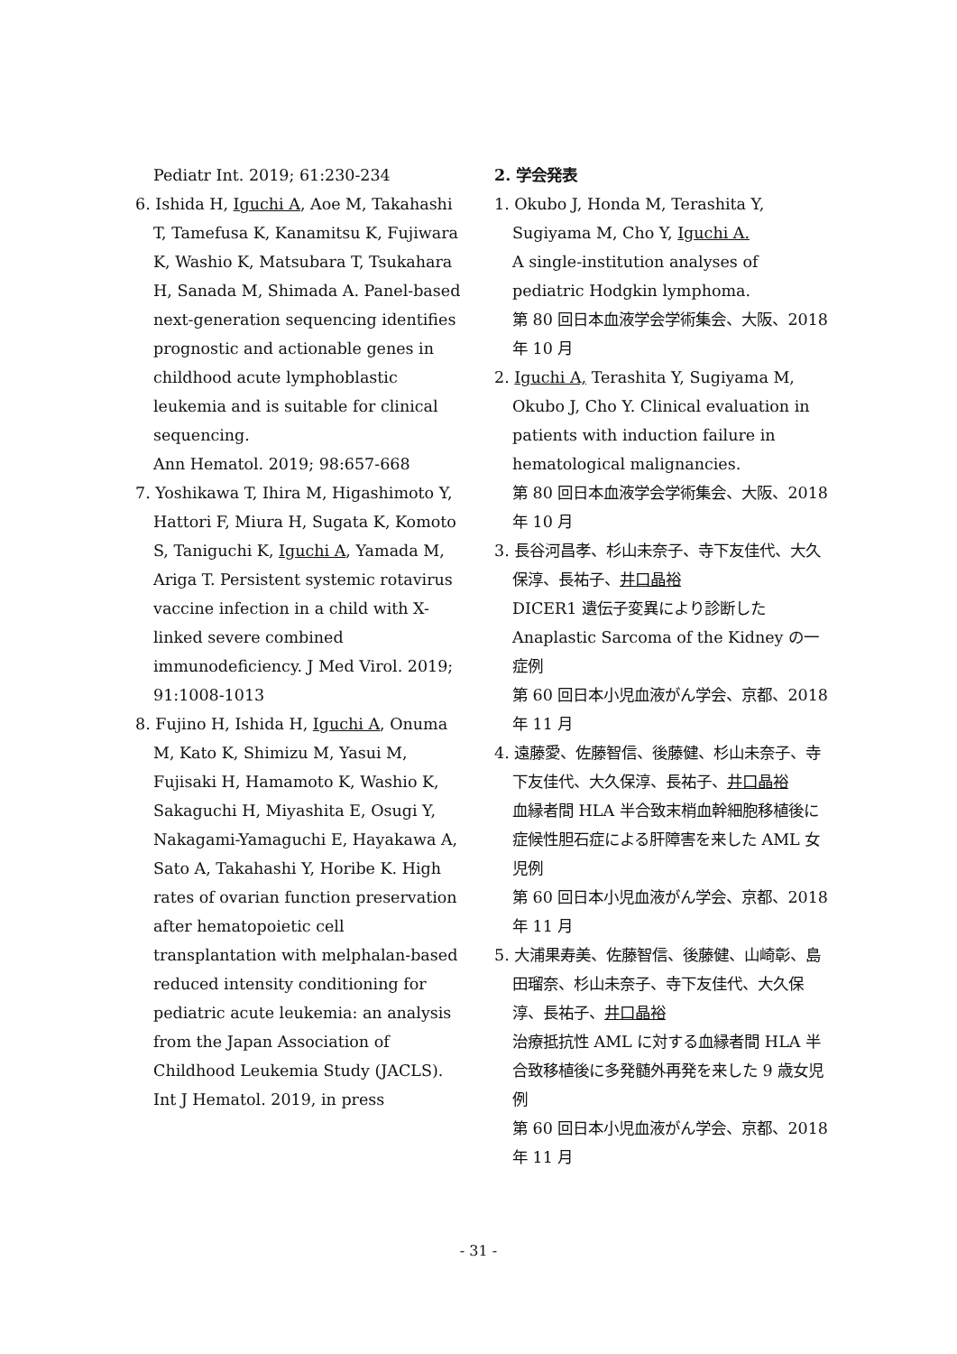Pediatr Int. 2019; 61:230-234
6. Ishida H, Iguchi A, Aoe M, Takahashi T, Tamefusa K, Kanamitsu K, Fujiwara K, Washio K, Matsubara T, Tsukahara H, Sanada M, Shimada A. Panel-based next-generation sequencing identifies prognostic and actionable genes in childhood acute lymphoblastic leukemia and is suitable for clinical sequencing.
Ann Hematol. 2019; 98:657-668
7. Yoshikawa T, Ihira M, Higashimoto Y, Hattori F, Miura H, Sugata K, Komoto S, Taniguchi K, Iguchi A, Yamada M, Ariga T. Persistent systemic rotavirus vaccine infection in a child with X-linked severe combined immunodeficiency. J Med Virol. 2019; 91:1008-1013
8. Fujino H, Ishida H, Iguchi A, Onuma M, Kato K, Shimizu M, Yasui M, Fujisaki H, Hamamoto K, Washio K, Sakaguchi H, Miyashita E, Osugi Y, Nakagami-Yamaguchi E, Hayakawa A, Sato A, Takahashi Y, Horibe K. High rates of ovarian function preservation after hematopoietic cell transplantation with melphalan-based reduced intensity conditioning for pediatric acute leukemia: an analysis from the Japan Association of Childhood Leukemia Study (JACLS). Int J Hematol. 2019, in press
2. 学会発表
1. Okubo J, Honda M, Terashita Y, Sugiyama M, Cho Y, Iguchi A.
A single-institution analyses of pediatric Hodgkin lymphoma.
第 80 回日本血液学会学術集会、大阪、2018 年 10 月
2. Iguchi A, Terashita Y, Sugiyama M, Okubo J, Cho Y. Clinical evaluation in patients with induction failure in hematological malignancies.
第 80 回日本血液学会学術集会、大阪、2018 年 10 月
3. 長谷河昌孝、杉山未奈子、寺下友佳代、大久保淳、長祐子、井口晶裕
DICER1 遺伝子変異により診断した Anaplastic Sarcoma of the Kidney の一症例
第 60 回日本小児血液がん学会、京都、2018 年 11 月
4. 遠藤愛、佐藤智信、後藤健、杉山未奈子、寺下友佳代、大久保淳、長祐子、井口晶裕
血縁者間 HLA 半合致末梢血幹細胞移植後に症候性胆石症による肝障害を来した AML 女児例
第 60 回日本小児血液がん学会、京都、2018 年 11 月
5. 大浦果寿美、佐藤智信、後藤健、山崎彰、島田瑠奈、杉山未奈子、寺下友佳代、大久保淳、長祐子、井口晶裕
治療抵抗性 AML に対する血縁者間 HLA 半合致移植後に多発髄外再発を来した 9 歳女児例
第 60 回日本小児血液がん学会、京都、2018 年 11 月
- 31 -